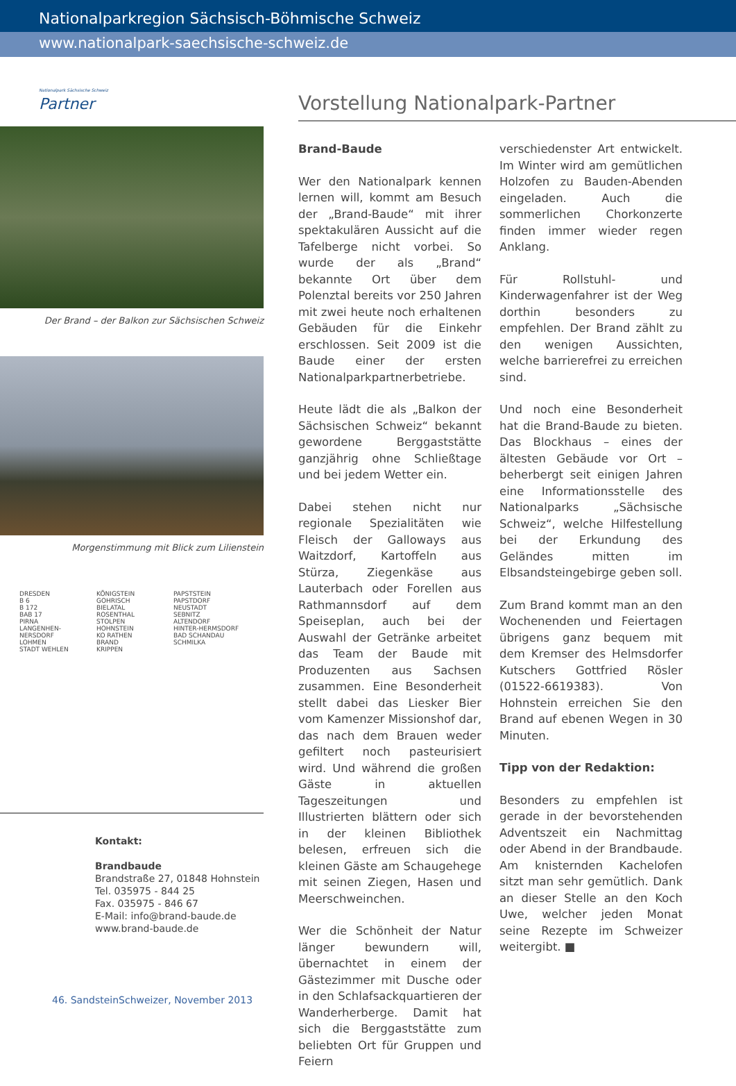Nationalparkregion Sächsisch-Böhmische Schweiz
www.nationalpark-saechsische-schweiz.de
Nationalpark Sächsische Schweiz
Partner
Der Brand – der Balkon zur Sächsischen Schweiz
Morgenstimmung mit Blick zum Lilienstein
DRESDEN
B 6
B 172
BAB 17
PIRNA
LANGENHEN-NERSDORF
LOHMEN
STADT WEHLEN
KÖNIGSTEIN
GOHRISCH
BIELATAL
ROSENTHAL
STOLPEN
HOHNSTEIN
KO RATHEN
BRAND
KRIPPEN
PAPSTSTEIN
PAPSTDORF
NEUSTADT
SEBNITZ
ALTENDORF
HINTER-HERMSDORF
BAD SCHANDAU
SCHMILKA
Kontakt:
Brandbaude
Brandstraße 27, 01848 Hohnstein
Tel. 035975 - 844 25
Fax. 035975 - 846 67
E-Mail: info@brand-baude.de
www.brand-baude.de
Vorstellung Nationalpark-Partner
Brand-Baude
Wer den Nationalpark kennen lernen will, kommt am Besuch der „Brand-Baude“ mit ihrer spektakulären Aussicht auf die Tafelberge nicht vorbei. So wurde der als „Brand“ bekannte Ort über dem Polenztal bereits vor 250 Jahren mit zwei heute noch erhaltenen Gebäuden für die Einkehr erschlossen. Seit 2009 ist die Baude einer der ersten Nationalparkpartnerbetriebe.
Heute lädt die als „Balkon der Sächsischen Schweiz“ bekannt gewordene Berggaststätte ganzjährig ohne Schließtage und bei jedem Wetter ein.
Dabei stehen nicht nur regionale Spezialitäten wie Fleisch der Galloways aus Waitzdorf, Kartoffeln aus Stürza, Ziegenkäse aus Lauterbach oder Forellen aus Rathmannsdorf auf dem Speiseplan, auch bei der Auswahl der Getränke arbeitet das Team der Baude mit Produzenten aus Sachsen zusammen. Eine Besonderheit stellt dabei das Liesker Bier vom Kamenzer Missionshof dar, das nach dem Brauen weder gefiltert noch pasteurisiert wird. Und während die großen Gäste in aktuellen Tageszeitungen und Illustrierten blättern oder sich in der kleinen Bibliothek belesen, erfreuen sich die kleinen Gäste am Schaugehege mit seinen Ziegen, Hasen und Meerschweinchen.
Wer die Schönheit der Natur länger bewundern will, übernachtet in einem der Gästezimmer mit Dusche oder in den Schlafsackquartieren der Wanderherberge. Damit hat sich die Berggaststätte zum beliebten Ort für Gruppen und Feiern
verschiedenster Art entwickelt. Im Winter wird am gemütlichen Holzofen zu Bauden-Abenden eingeladen. Auch die sommerlichen Chorkonzerte finden immer wieder regen Anklang.
Für Rollstuhl- und Kinderwagenfahrer ist der Weg dorthin besonders zu empfehlen. Der Brand zählt zu den wenigen Aussichten, welche barrierefrei zu erreichen sind.
Und noch eine Besonderheit hat die Brand-Baude zu bieten. Das Blockhaus – eines der ältesten Gebäude vor Ort – beherbergt seit einigen Jahren eine Informationsstelle des Nationalparks „Sächsische Schweiz“, welche Hilfestellung bei der Erkundung des Geländes mitten im Elbsandsteingebirge geben soll.
Zum Brand kommt man an den Wochenenden und Feiertagen übrigens ganz bequem mit dem Kremser des Helmsdorfer Kutschers Gottfried Rösler (01522-6619383). Von Hohnstein erreichen Sie den Brand auf ebenen Wegen in 30 Minuten.
Tipp von der Redaktion:
Besonders zu empfehlen ist gerade in der bevorstehenden Adventszeit ein Nachmittag oder Abend in der Brandbaude. Am knisternden Kachelofen sitzt man sehr gemütlich. Dank an dieser Stelle an den Koch Uwe, welcher jeden Monat seine Rezepte im Schweizer weitergibt. ■
46. SandsteinSchweizer, November 2013